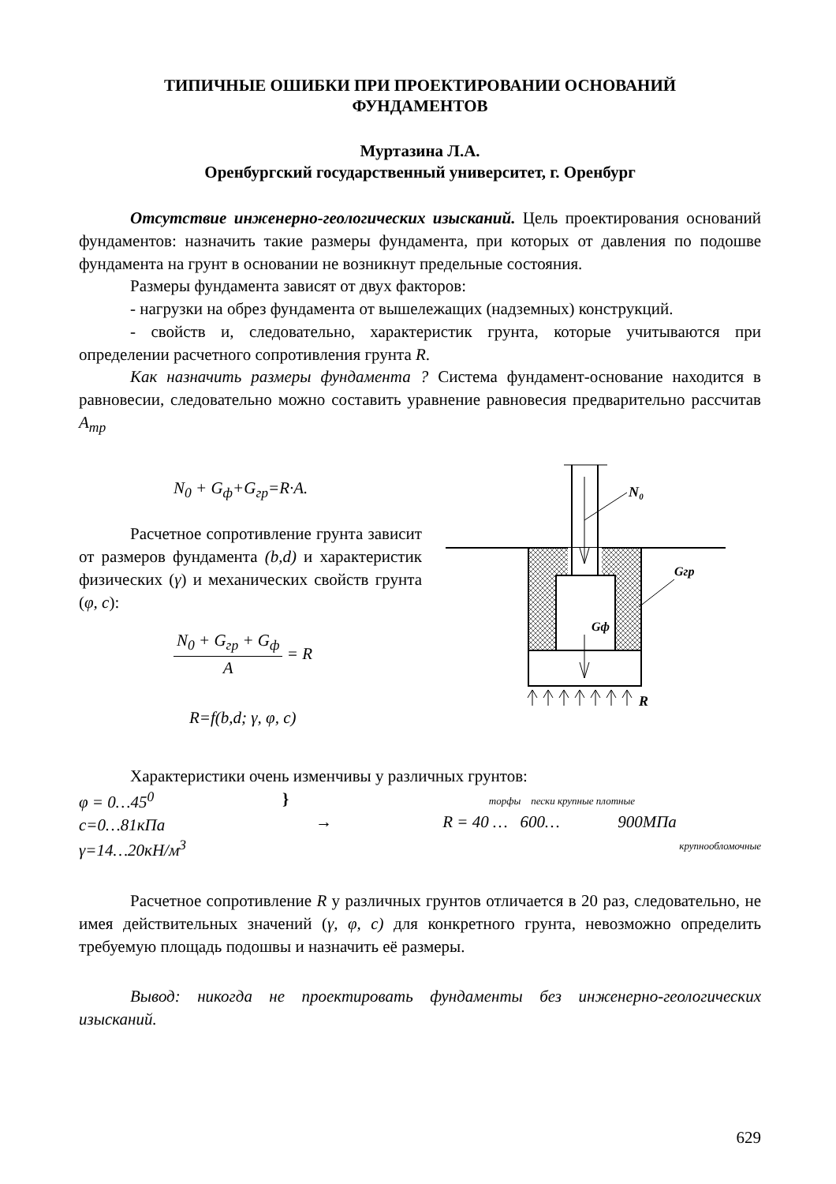ТИПИЧНЫЕ ОШИБКИ ПРИ ПРОЕКТИРОВАНИИ ОСНОВАНИЙ
ФУНДАМЕНТОВ
Муртазина Л.А.
Оренбургский государственный университет, г. Оренбург
Отсутствие инженерно-геологических изысканий. Цель проектирования оснований фундаментов: назначить такие размеры фундамента, при которых от давления по подошве фундамента на грунт в основании не возникнут предельные состояния.
Размеры фундамента зависят от двух факторов:
- нагрузки на обрез фундамента от вышележащих (надземных) конструкций.
- свойств и, следовательно, характеристик грунта, которые учитываются при определении расчетного сопротивления грунта R.
Как назначить размеры фундамента ? Система фундамент-основание находится в равновесии, следовательно можно составить уравнение равновесия предварительно рассчитав A<sub>тр</sub>
N<sub>0</sub> + G<sub>ф</sub>+G<sub>гр</sub>=R·A.
Расчетное сопротивление грунта зависит от размеров фундамента (b,d) и характеристик физических (γ) и механических свойств грунта (φ, c):
N<sub>0</sub> + G<sub>гр</sub> + G<sub>ф</sub> A = R
R=f(b,d; γ, φ, c)
N₀
Gгр
Gф
R
Характеристики очень изменчивы у различных грунтов:
φ = 0…45<sup>0</sup>
c=0…81кПа
γ=14…20кН/м<sup>3</sup>
}
→
торфы пески крупные плотные
R = 40 … 600… 900МПа
крупнообломочные
Расчетное сопротивление R у различных грунтов отличается в 20 раз, следовательно, не имея действительных значений (γ, φ, c) для конкретного грунта, невозможно определить требуемую площадь подошвы и назначить её размеры.
Вывод: никогда не проектировать фундаменты без инженерно-геологических изысканий.
629